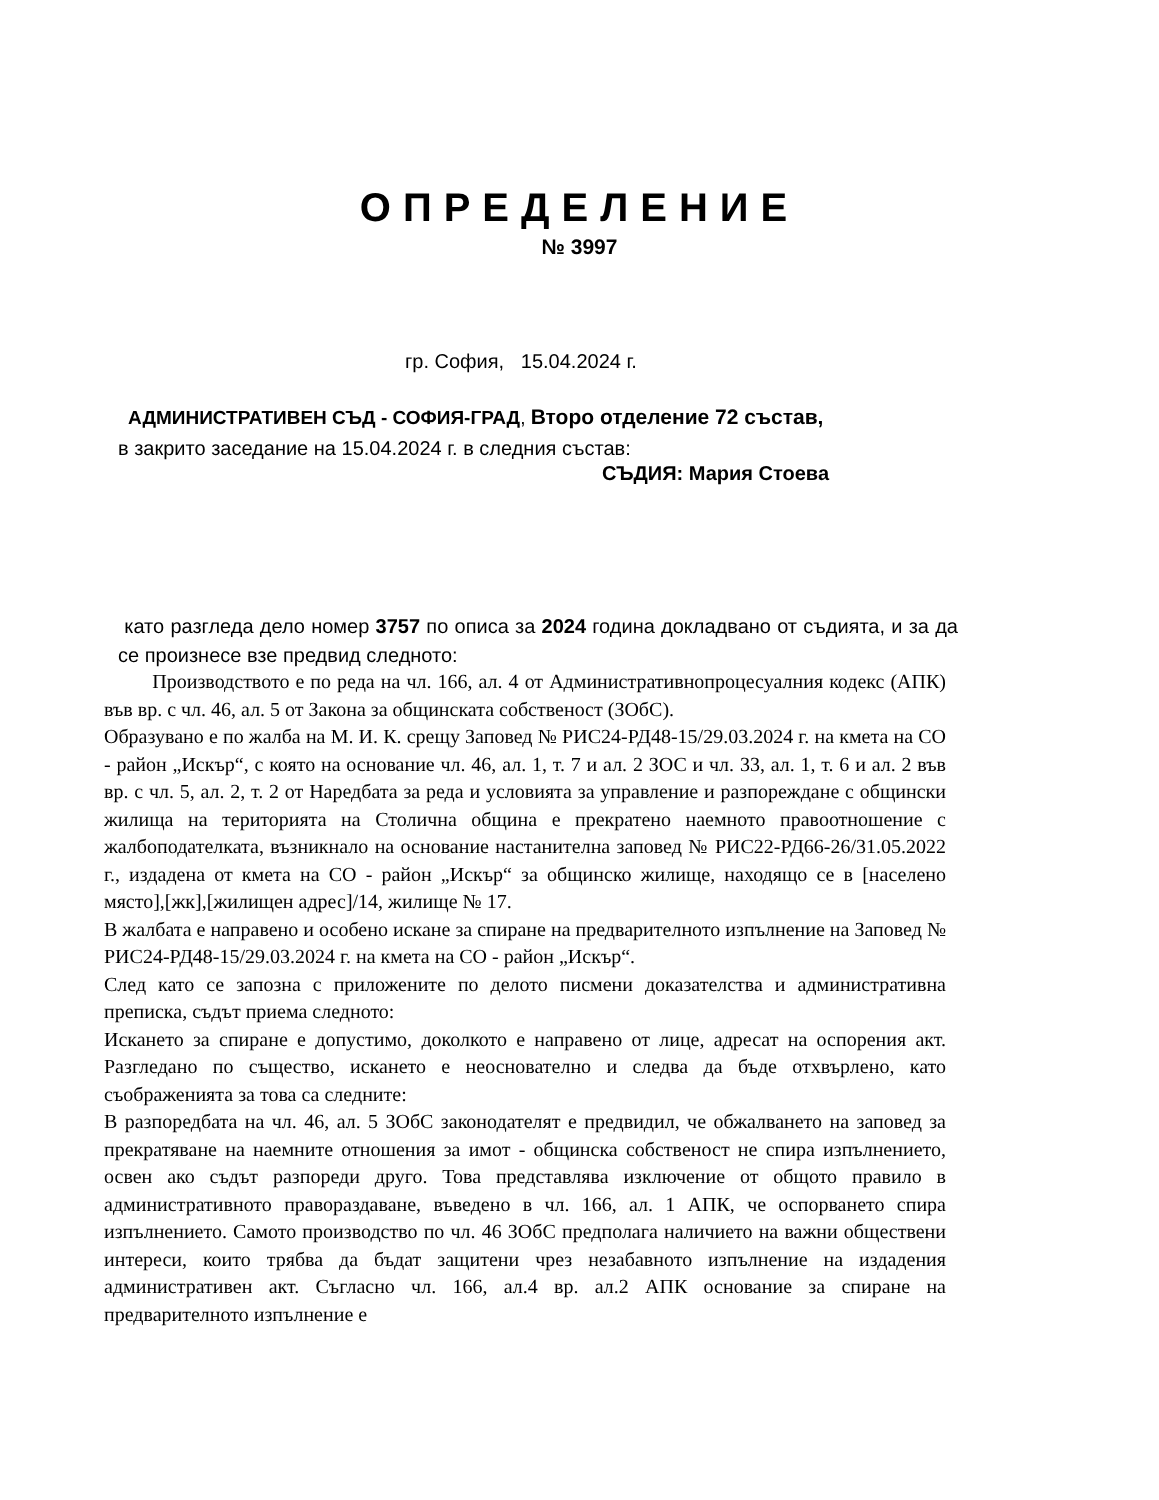ОПРЕДЕЛЕНИЕ
№ 3997
гр. София, 15.04.2024 г.
АДМИНИСТРАТИВЕН СЪД - СОФИЯ-ГРАД, Второ отделение 72 състав,
в закрито заседание на 15.04.2024 г. в следния състав:
СЪДИЯ: Мария Стоева
като разгледа дело номер 3757 по описа за 2024 година докладвано от съдията, и за да се произнесе взе предвид следното:
Производството е по реда на чл. 166, ал. 4 от Административнопроцесуалния кодекс (АПК) във вр. с чл. 46, ал. 5 от Закона за общинската собственост (ЗОбС).
Образувано е по жалба на М. И. К. срещу Заповед № РИС24-РД48-15/29.03.2024 г. на кмета на СО - район „Искър“, с която на основание чл. 46, ал. 1, т. 7 и ал. 2 ЗОС и чл. 33, ал. 1, т. 6 и ал. 2 във вр. с чл. 5, ал. 2, т. 2 от Наредбата за реда и условията за управление и разпореждане с общински жилища на територията на Столична община е прекратено наемното правоотношение с жалбоподателката, възникнало на основание настанителна заповед № РИС22-РД66-26/31.05.2022 г., издадена от кмета на СО - район „Искър“ за общинско жилище, находящо се в [населено място],[жк],[жилищен адрес]/14, жилище № 17.
В жалбата е направено и особено искане за спиране на предварителното изпълнение на Заповед № РИС24-РД48-15/29.03.2024 г. на кмета на СО - район „Искър“.
След като се запозна с приложените по делото писмени доказателства и административна преписка, съдът приема следното:
Искането за спиране е допустимо, доколкото е направено от лице, адресат на оспорения акт. Разгледано по същество, искането е неоснователно и следва да бъде отхвърлено, като съображенията за това са следните:
В разпоредбата на чл. 46, ал. 5 ЗОбС законодателят е предвидил, че обжалването на заповед за прекратяване на наемните отношения за имот - общинска собственост не спира изпълнението, освен ако съдът разпореди друго. Това представлява изключение от общото правило в административното правораздаване, въведено в чл. 166, ал. 1 АПК, че оспорването спира изпълнението. Самото производство по чл. 46 ЗОбС предполага наличието на важни обществени интереси, които трябва да бъдат защитени чрез незабавното изпълнение на издадения административен акт. Съгласно чл. 166, ал.4 вр. ал.2 АПК основание за спиране на предварителното изпълнение е